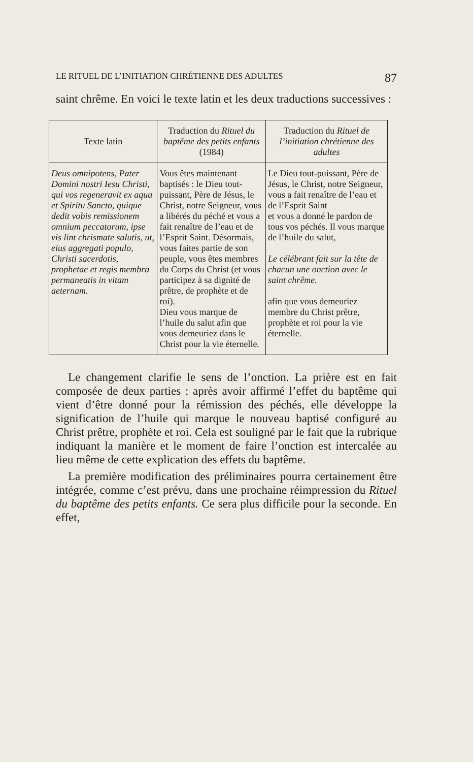LE RITUEL DE L’INITIATION CHRÉTIENNE DES ADULTES 87
saint chrême. En voici le texte latin et les deux traductions successives :
| Texte latin | Traduction du Rituel du baptême des petits enfants (1984) | Traduction du Rituel de l’initiation chrétienne des adultes |
| --- | --- | --- |
| Deus omnipotens, Pater Domini nostri Iesu Christi, qui vos regeneravit ex aqua et Spiritu Sancto, quique dedit vobis remissionem omnium peccatorum, ipse vis lint chrismate salutis, ut, eius aggregati populo, Christi sacerdotis, prophetae et regis membra permaneatis in vitam aeternam. | Vous êtes maintenant baptisés : le Dieu tout-puissant, Père de Jésus, le Christ, notre Seigneur, vous a libérés du péché et vous a fait renaître de l’eau et de l’Esprit Saint. Désormais, vous faites partie de son peuple, vous êtes membres du Corps du Christ (et vous participez à sa dignité de prêtre, de prophète et de roi). Dieu vous marque de l’huile du salut afin que vous demeuriez dans le Christ pour la vie éternelle. | Le Dieu tout-puissant, Père de Jésus, le Christ, notre Seigneur, vous a fait renaître de l’eau et de l’Esprit Saint et vous a donné le pardon de tous vos péchés. Il vous marque de l’huile du salut, Le célébrant fait sur la tête de chacun une onction avec le saint chrême. afin que vous demeuriez membre du Christ prêtre, prophète et roi pour la vie éternelle. |
Le changement clarifie le sens de l’onction. La prière est en fait composée de deux parties : après avoir affirmé l’effet du baptême qui vient d’être donné pour la rémission des péchés, elle développe la signification de l’huile qui marque le nouveau baptisé configuré au Christ prêtre, prophète et roi. Cela est souligné par le fait que la rubrique indiquant la manière et le moment de faire l’onction est intercalée au lieu même de cette explication des effets du baptême.
La première modification des préliminaires pourra certainement être intégrée, comme c’est prévu, dans une prochaine réimpression du Rituel du baptême des petits enfants. Ce sera plus difficile pour la seconde. En effet,